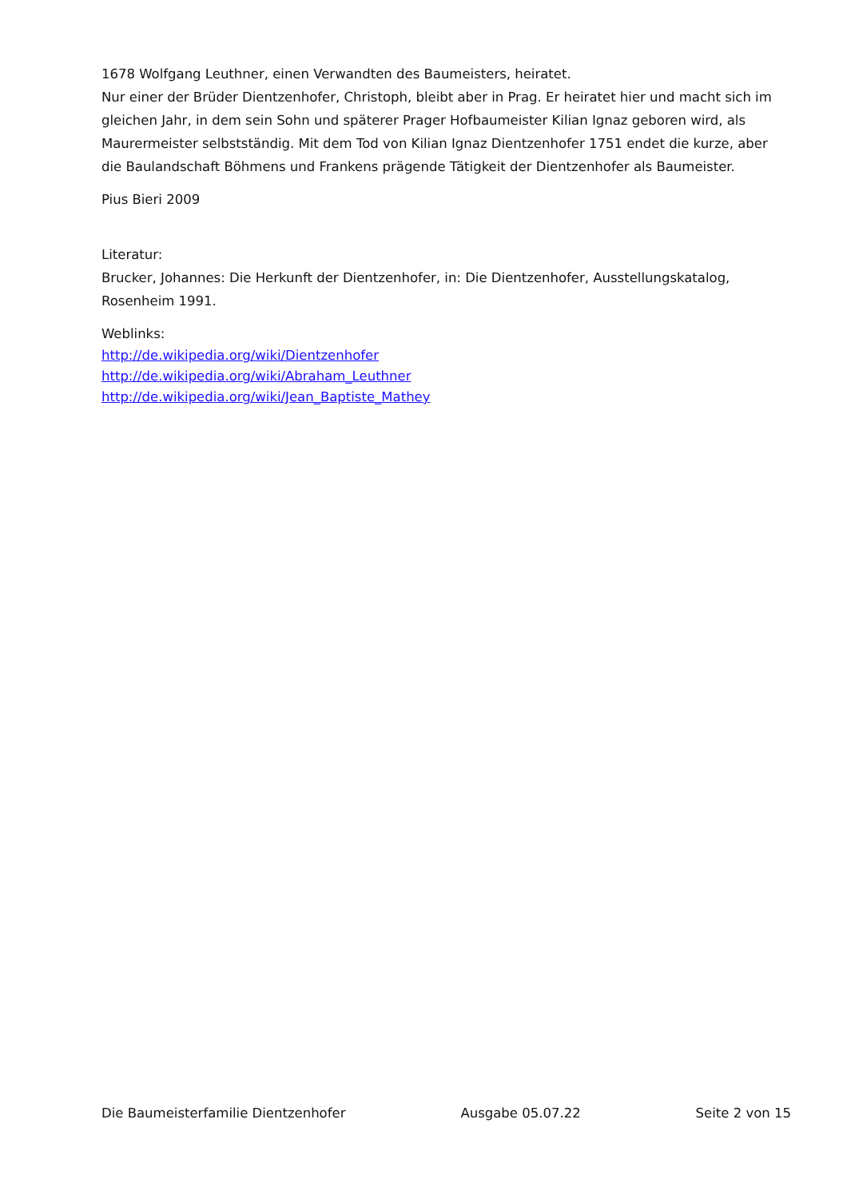1678 Wolfgang Leuthner, einen Verwandten des Baumeisters, heiratet.
Nur einer der Brüder Dientzenhofer, Christoph, bleibt aber in Prag. Er heiratet hier und macht sich im gleichen Jahr, in dem sein Sohn und späterer Prager Hofbaumeister Kilian Ignaz geboren wird, als Maurermeister selbstständig. Mit dem Tod von Kilian Ignaz Dientzenhofer 1751 endet die kurze, aber die Baulandschaft Böhmens und Frankens prägende Tätigkeit der Dientzenhofer als Baumeister.
Pius Bieri 2009
Literatur:
Brucker, Johannes: Die Herkunft der Dientzenhofer, in: Die Dientzenhofer, Ausstellungskatalog, Rosenheim 1991.
Weblinks:
http://de.wikipedia.org/wiki/Dientzenhofer
http://de.wikipedia.org/wiki/Abraham_Leuthner
http://de.wikipedia.org/wiki/Jean_Baptiste_Mathey
Die Baumeisterfamilie Dientzenhofer Ausgabe 05.07.22 Seite 2 von 15